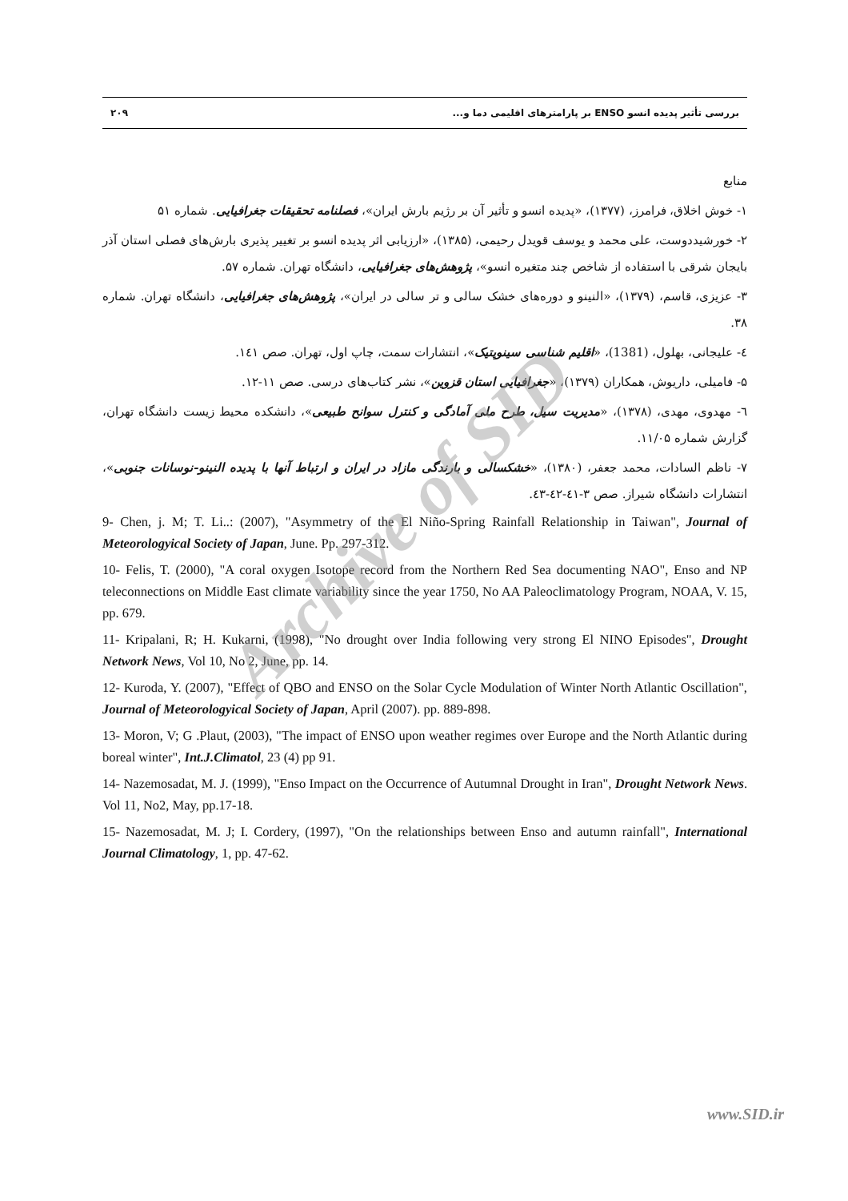بررسی تأثیر پدیده انسو ENSO بر پارامترهای اقلیمی دما و... ۲۰۹
منابع
۱- خوش اخلاق، فرامرز، (۱۳۷۷)، «پدیده انسو و تأثیر آن بر رژیم بارش ایران»، فصلنامه تحقیقات جغرافیایی. شماره ۵۱
۲- خورشیددوست، علی محمد و یوسف قویدل رحیمی، (۱۳۸۵)، «ارزیابی اثر پدیده انسو بر تغییر پذیری بارش‌های فصلی استان آذر بایجان شرقی با استفاده از شاخص چند متغیره انسو»، پژوهش‌های جغرافیایی، دانشگاه تهران. شماره ۵۷.
۳- عزیزی، قاسم، (۱۳۷۹)، «النینو و دوره‌های خشک سالی و تر سالی در ایران»، پژوهش‌های جغرافیایی، دانشگاه تهران. شماره ۳۸.
٤- علیجانی، بهلول، (1381)، «اقلیم شناسی سینوپتیک»، انتشارات سمت، چاپ اول، تهران. صص ١٤١.
۵- فامیلی، داریوش، همکاران (۱۳۷۹)، «جغرافیایی استان قزوین»، نشر کتاب‌های درسی. صص ۱۱-۱۲.
٦- مهدوی، مهدی، (۱۳۷۸)، «مدیریت سیل، طرح ملی آمادگی و کنترل سوانح طبیعی»، دانشکده محیط زیست دانشگاه تهران، گزارش شماره ۱۱/۰۵.
۷- ناظم السادات، محمد جعفر، (۱۳۸۰)، «خشکسالی و بارندگی مازاد در ایران و ارتباط آنها با پدیده النینو-نوسانات جنوبی»، انتشارات دانشگاه شیراز. صص ۳-٤١-٤٢-٤٣.
9- Chen, j. M; T. Li..: (2007), "Asymmetry of the El Niño-Spring Rainfall Relationship in Taiwan", Journal of Meteorologyical Society of Japan, June. Pp. 297-312.
10- Felis, T. (2000), "A coral oxygen Isotope record from the Northern Red Sea documenting NAO", Enso and NP teleconnections on Middle East climate variability since the year 1750, No AA Paleoclimatology Program, NOAA, V. 15, pp. 679.
11- Kripalani, R; H. Kukarni, (1998), "No drought over India following very strong El NINO Episodes", Drought Network News, Vol 10, No 2, June, pp. 14.
12- Kuroda, Y. (2007), "Effect of QBO and ENSO on the Solar Cycle Modulation of Winter North Atlantic Oscillation", Journal of Meteorologyical Society of Japan, April (2007). pp. 889-898.
13- Moron, V; G .Plaut, (2003), "The impact of ENSO upon weather regimes over Europe and the North Atlantic during boreal winter", Int.J.Climatol, 23 (4) pp 91.
14- Nazemosadat, M. J. (1999), "Enso Impact on the Occurrence of Autumnal Drought in Iran", Drought Network News. Vol 11, No2, May, pp.17-18.
15- Nazemosadat, M. J; I. Cordery, (1997), "On the relationships between Enso and autumn rainfall", International Journal Climatology, 1, pp. 47-62.
Archive of SID
www.SID.ir